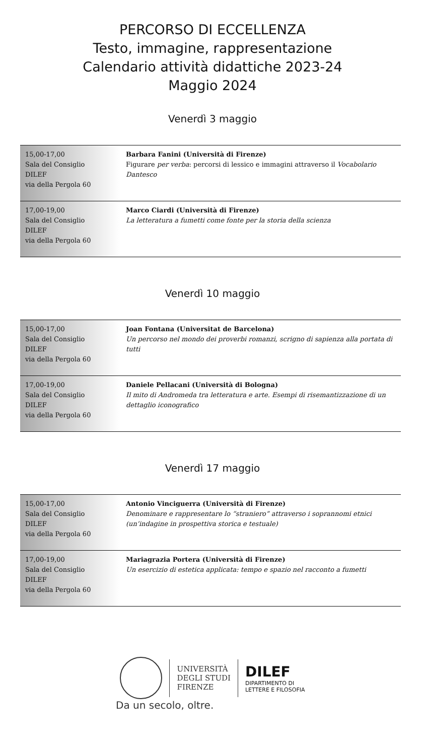PERCORSO DI ECCELLENZA
Testo, immagine, rappresentazione
Calendario attività didattiche 2023-24
Maggio 2024
Venerdì 3 maggio
| 15,00-17,00 Sala del Consiglio DILEF via della Pergola 60 | Barbara Fanini (Università di Firenze) Figurare per verba : percorsi di lessico e immagini attraverso il Vocabolario Dantesco |
| 17,00-19,00 Sala del Consiglio DILEF via della Pergola 60 | Marco Ciardi (Università di Firenze) La letteratura a fumetti come fonte per la storia della scienza |
Venerdì 10 maggio
| 15,00-17,00 Sala del Consiglio DILEF via della Pergola 60 | Joan Fontana (Universitat de Barcelona) Un percorso nel mondo dei proverbi romanzi, scrigno di sapienza alla portata di tutti |
| 17,00-19,00 Sala del Consiglio DILEF via della Pergola 60 | Daniele Pellacani (Università di Bologna) Il mito di Andromeda tra letteratura e arte. Esempi di risemantizzazione di un dettaglio iconografico |
Venerdì 17 maggio
| 15,00-17,00 Sala del Consiglio DILEF via della Pergola 60 | Antonio Vinciguerra (Università di Firenze) Denominare e rappresentare lo “straniero” attraverso i soprannomi etnici (un’indagine in prospettiva storica e testuale) |
| 17,00-19,00 Sala del Consiglio DILEF via della Pergola 60 | Mariagrazia Portera (Università di Firenze) Un esercizio di estetica applicata: tempo e spazio nel racconto a fumetti |
UNIVERSITÀ
DEGLI STUDI
FIRENZE
DILEF
DIPARTIMENTO DI
LETTERE E FILOSOFIA
Da un secolo, oltre.